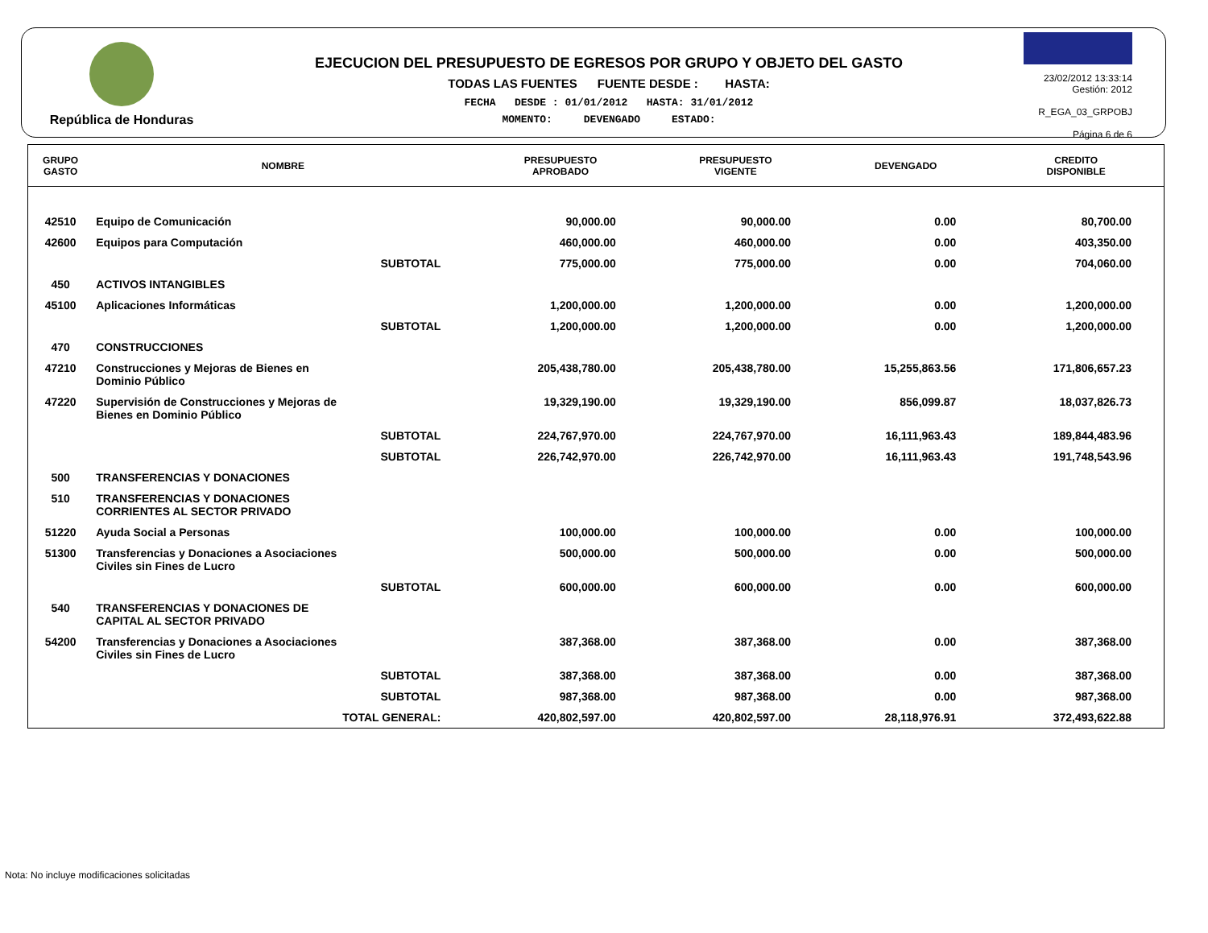República de Honduras
EJECUCION DEL PRESUPUESTO DE EGRESOS POR GRUPO Y OBJETO DEL GASTO
TODAS LAS FUENTES FUENTE DESDE : HASTA:
FECHA DESDE : 01/01/2012 HASTA: 31/01/2012
MOMENTO: DEVENGADO ESTADO:
23/02/2012 13:33:14
Gestión: 2012
R_EGA_03_GRPOBJ
Página 6 de 6
| GRUPO GASTO | NOMBRE | PRESUPUESTO APROBADO | PRESUPUESTO VIGENTE | DEVENGADO | CREDITO DISPONIBLE |
| --- | --- | --- | --- | --- | --- |
| 42510 | Equipo de Comunicación | 90,000.00 | 90,000.00 | 0.00 | 80,700.00 |
| 42600 | Equipos para Computación | 460,000.00 | 460,000.00 | 0.00 | 403,350.00 |
| | SUBTOTAL | 775,000.00 | 775,000.00 | 0.00 | 704,060.00 |
| 450 | ACTIVOS INTANGIBLES | | | | |
| 45100 | Aplicaciones Informáticas | 1,200,000.00 | 1,200,000.00 | 0.00 | 1,200,000.00 |
| | SUBTOTAL | 1,200,000.00 | 1,200,000.00 | 0.00 | 1,200,000.00 |
| 470 | CONSTRUCCIONES | | | | |
| 47210 | Construcciones y Mejoras de Bienes en Dominio Público | 205,438,780.00 | 205,438,780.00 | 15,255,863.56 | 171,806,657.23 |
| 47220 | Supervisión de Construcciones y Mejoras de Bienes en Dominio Público | 19,329,190.00 | 19,329,190.00 | 856,099.87 | 18,037,826.73 |
| | SUBTOTAL | 224,767,970.00 | 224,767,970.00 | 16,111,963.43 | 189,844,483.96 |
| | SUBTOTAL | 226,742,970.00 | 226,742,970.00 | 16,111,963.43 | 191,748,543.96 |
| 500 | TRANSFERENCIAS Y DONACIONES | | | | |
| 510 | TRANSFERENCIAS Y DONACIONES CORRIENTES AL SECTOR PRIVADO | | | | |
| 51220 | Ayuda Social a Personas | 100,000.00 | 100,000.00 | 0.00 | 100,000.00 |
| 51300 | Transferencias y Donaciones a Asociaciones Civiles sin Fines de Lucro | 500,000.00 | 500,000.00 | 0.00 | 500,000.00 |
| | SUBTOTAL | 600,000.00 | 600,000.00 | 0.00 | 600,000.00 |
| 540 | TRANSFERENCIAS Y DONACIONES DE CAPITAL AL SECTOR PRIVADO | | | | |
| 54200 | Transferencias y Donaciones a Asociaciones Civiles sin Fines de Lucro | 387,368.00 | 387,368.00 | 0.00 | 387,368.00 |
| | SUBTOTAL | 387,368.00 | 387,368.00 | 0.00 | 387,368.00 |
| | SUBTOTAL | 987,368.00 | 987,368.00 | 0.00 | 987,368.00 |
| | TOTAL GENERAL: | 420,802,597.00 | 420,802,597.00 | 28,118,976.91 | 372,493,622.88 |
Nota: No incluye modificaciones solicitadas